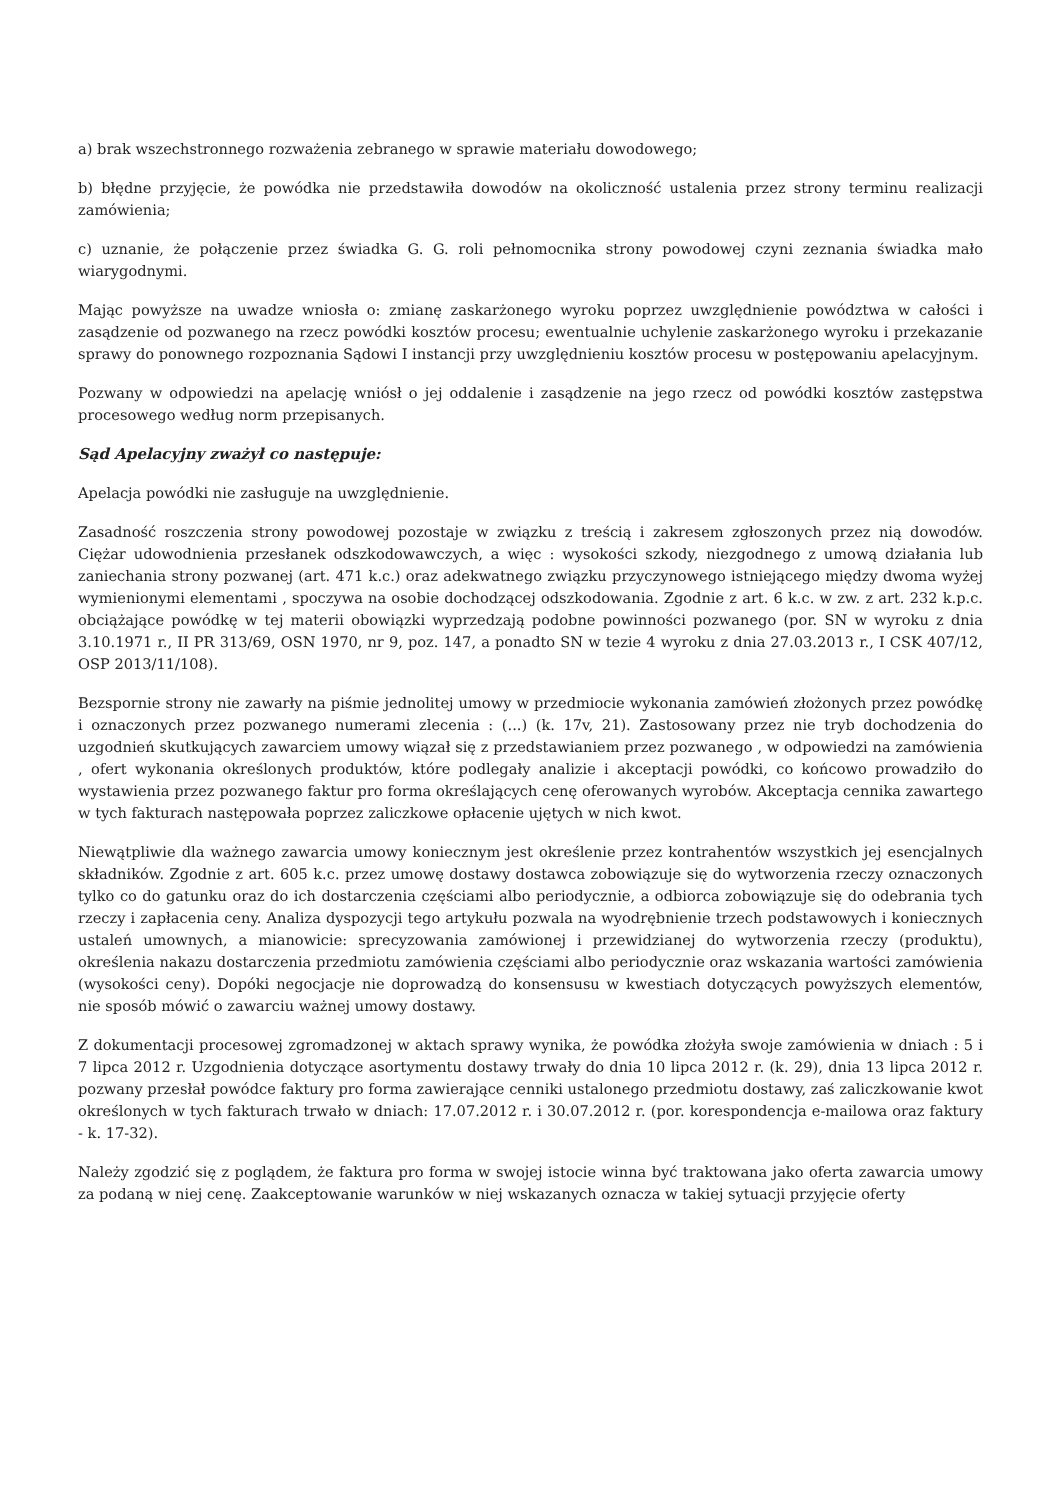a) brak wszechstronnego rozważenia zebranego w sprawie materiału dowodowego;
b) błędne przyjęcie, że powódka nie przedstawiła dowodów na okoliczność ustalenia przez strony terminu realizacji zamówienia;
c) uznanie, że połączenie przez świadka G. G. roli pełnomocnika strony powodowej czyni zeznania świadka mało wiarygodnymi.
Mając powyższe na uwadze wniosła o: zmianę zaskarżonego wyroku poprzez uwzględnienie powództwa w całości i zasądzenie od pozwanego na rzecz powódki kosztów procesu; ewentualnie uchylenie zaskarżonego wyroku i przekazanie sprawy do ponownego rozpoznania Sądowi I instancji przy uwzględnieniu kosztów procesu w postępowaniu apelacyjnym.
Pozwany w odpowiedzi na apelację wniósł o jej oddalenie i zasądzenie na jego rzecz od powódki kosztów zastępstwa procesowego według norm przepisanych.
Sąd Apelacyjny zważył co następuje:
Apelacja powódki nie zasługuje na uwzględnienie.
Zasadność roszczenia strony powodowej pozostaje w związku z treścią i zakresem zgłoszonych przez nią dowodów. Ciężar udowodnienia przesłanek odszkodowawczych, a więc : wysokości szkody, niezgodnego z umową działania lub zaniechania strony pozwanej (art. 471 k.c.) oraz adekwatnego związku przyczynowego istniejącego między dwoma wyżej wymienionymi elementami , spoczywa na osobie dochodzącej odszkodowania. Zgodnie z art. 6 k.c. w zw. z art. 232 k.p.c. obciążające powódkę w tej materii obowiązki wyprzedzają podobne powinności pozwanego (por. SN w wyroku z dnia 3.10.1971 r., II PR 313/69, OSN 1970, nr 9, poz. 147, a ponadto SN w tezie 4 wyroku z dnia 27.03.2013 r., I CSK 407/12, OSP 2013/11/108).
Bezspornie strony nie zawarły na piśmie jednolitej umowy w przedmiocie wykonania zamówień złożonych przez powódkę i oznaczonych przez pozwanego numerami zlecenia : (...) (k. 17v, 21). Zastosowany przez nie tryb dochodzenia do uzgodnień skutkujących zawarciem umowy wiązał się z przedstawianiem przez pozwanego , w odpowiedzi na zamówienia , ofert wykonania określonych produktów, które podlegały analizie i akceptacji powódki, co końcowo prowadziło do wystawienia przez pozwanego faktur pro forma określających cenę oferowanych wyrobów. Akceptacja cennika zawartego w tych fakturach następowała poprzez zaliczkowe opłacenie ujętych w nich kwot.
Niewątpliwie dla ważnego zawarcia umowy koniecznym jest określenie przez kontrahentów wszystkich jej esencjalnych składników. Zgodnie z art. 605 k.c. przez umowę dostawy dostawca zobowiązuje się do wytworzenia rzeczy oznaczonych tylko co do gatunku oraz do ich dostarczenia częściami albo periodycznie, a odbiorca zobowiązuje się do odebrania tych rzeczy i zapłacenia ceny. Analiza dyspozycji tego artykułu pozwala na wyodrębnienie trzech podstawowych i koniecznych ustaleń umownych, a mianowicie: sprecyzowania zamówionej i przewidzianej do wytworzenia rzeczy (produktu), określenia nakazu dostarczenia przedmiotu zamówienia częściami albo periodycznie oraz wskazania wartości zamówienia (wysokości ceny). Dopóki negocjacje nie doprowadzą do konsensusu w kwestiach dotyczących powyższych elementów, nie sposób mówić o zawarciu ważnej umowy dostawy.
Z dokumentacji procesowej zgromadzonej w aktach sprawy wynika, że powódka złożyła swoje zamówienia w dniach : 5 i 7 lipca 2012 r. Uzgodnienia dotyczące asortymentu dostawy trwały do dnia 10 lipca 2012 r. (k. 29), dnia 13 lipca 2012 r. pozwany przesłał powódce faktury pro forma zawierające cenniki ustalonego przedmiotu dostawy, zaś zaliczkowanie kwot określonych w tych fakturach trwało w dniach: 17.07.2012 r. i 30.07.2012 r. (por. korespondencja e-mailowa oraz faktury - k. 17-32).
Należy zgodzić się z poglądem, że faktura pro forma w swojej istocie winna być traktowana jako oferta zawarcia umowy za podaną w niej cenę. Zaakceptowanie warunków w niej wskazanych oznacza w takiej sytuacji przyjęcie oferty